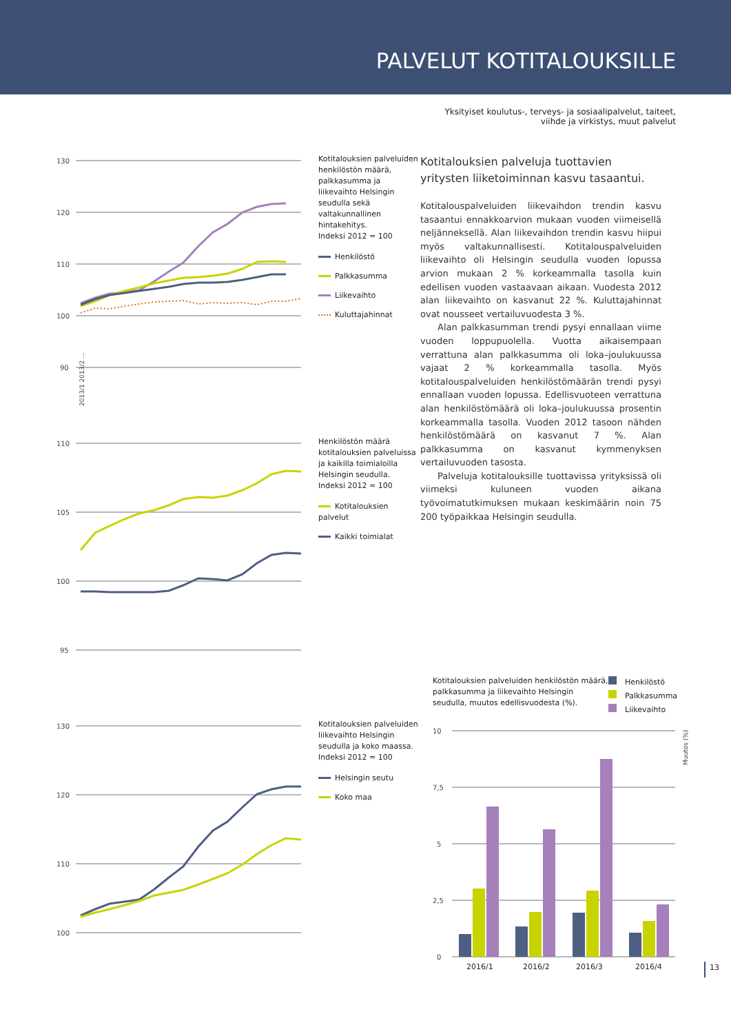PALVELUT KOTITALOUKSILLE
Yksityiset koulutus-, terveys- ja sosiaalipalvelut, taiteet,
viihde ja virkistys, muut palvelut
130
120
110
100
90
2013/1 2013/2 ...
Kotitalouksien palveluiden henkilöstön määrä, palkkasumma ja liikevaihto Helsingin seudulla sekä valtakunnallinen hintakehitys.
Indeksi 2012 = 100
Henkilöstö
Palkkasumma
Liikevaihto
Kuluttajahinnat
110
105
100
95
Henkilöstön määrä kotitalouksien palveluissa ja kaikilla toimialoilla Helsingin seudulla.
Indeksi 2012 = 100
Kotitalouksien palvelut
Kaikki toimialat
130
120
110
100
Kotitalouksien palveluiden liikevaihto Helsingin seudulla ja koko maassa.
Indeksi 2012 = 100
Helsingin seutu
Koko maa
Kotitalouksien palveluja tuottavien yritysten liiketoiminnan kasvu tasaantui.
Kotitalouspalveluiden liikevaihdon trendin kasvu tasaantui ennakkoarvion mukaan vuoden viimeisellä neljänneksellä. Alan liikevaihdon trendin kasvu hiipui myös valtakunnallisesti. Kotitalouspalveluiden liikevaihto oli Helsingin seudulla vuoden lopussa arvion mukaan 2 % korkeammalla tasolla kuin edellisen vuoden vastaavaan aikaan. Vuodesta 2012 alan liikevaihto on kasvanut 22 %. Kuluttajahinnat ovat nousseet vertailuvuodesta 3 %.
Alan palkkasumman trendi pysyi ennallaan viime vuoden loppupuolella. Vuotta aikaisempaan verrattuna alan palkkasumma oli loka–joulukuussa vajaat 2 % korkeammalla tasolla. Myös kotitalouspalveluiden henkilöstömäärän trendi pysyi ennallaan vuoden lopussa. Edellisvuoteen verrattuna alan henkilöstömäärä oli loka–joulukuussa prosentin korkeammalla tasolla. Vuoden 2012 tasoon nähden henkilöstömäärä on kasvanut 7 %. Alan palkkasumma on kasvanut kymmenyksen vertailuvuoden tasosta.
Palveluja kotitalouksille tuottavissa yrityksissä oli viimeksi kuluneen vuoden aikana työvoimatutkimuksen mukaan keskimäärin noin 75 200 työpaikkaa Helsingin seudulla.
Kotitalouksien palveluiden henkilöstön määrä, palkkasumma ja liikevaihto Helsingin seudulla, muutos edellisvuodesta (%).
Henkilöstö
Palkkasumma
Liikevaihto
10
7,5
5
2,5
0
2016/1
2016/2
2016/3
2016/4
Muutos (%)
13